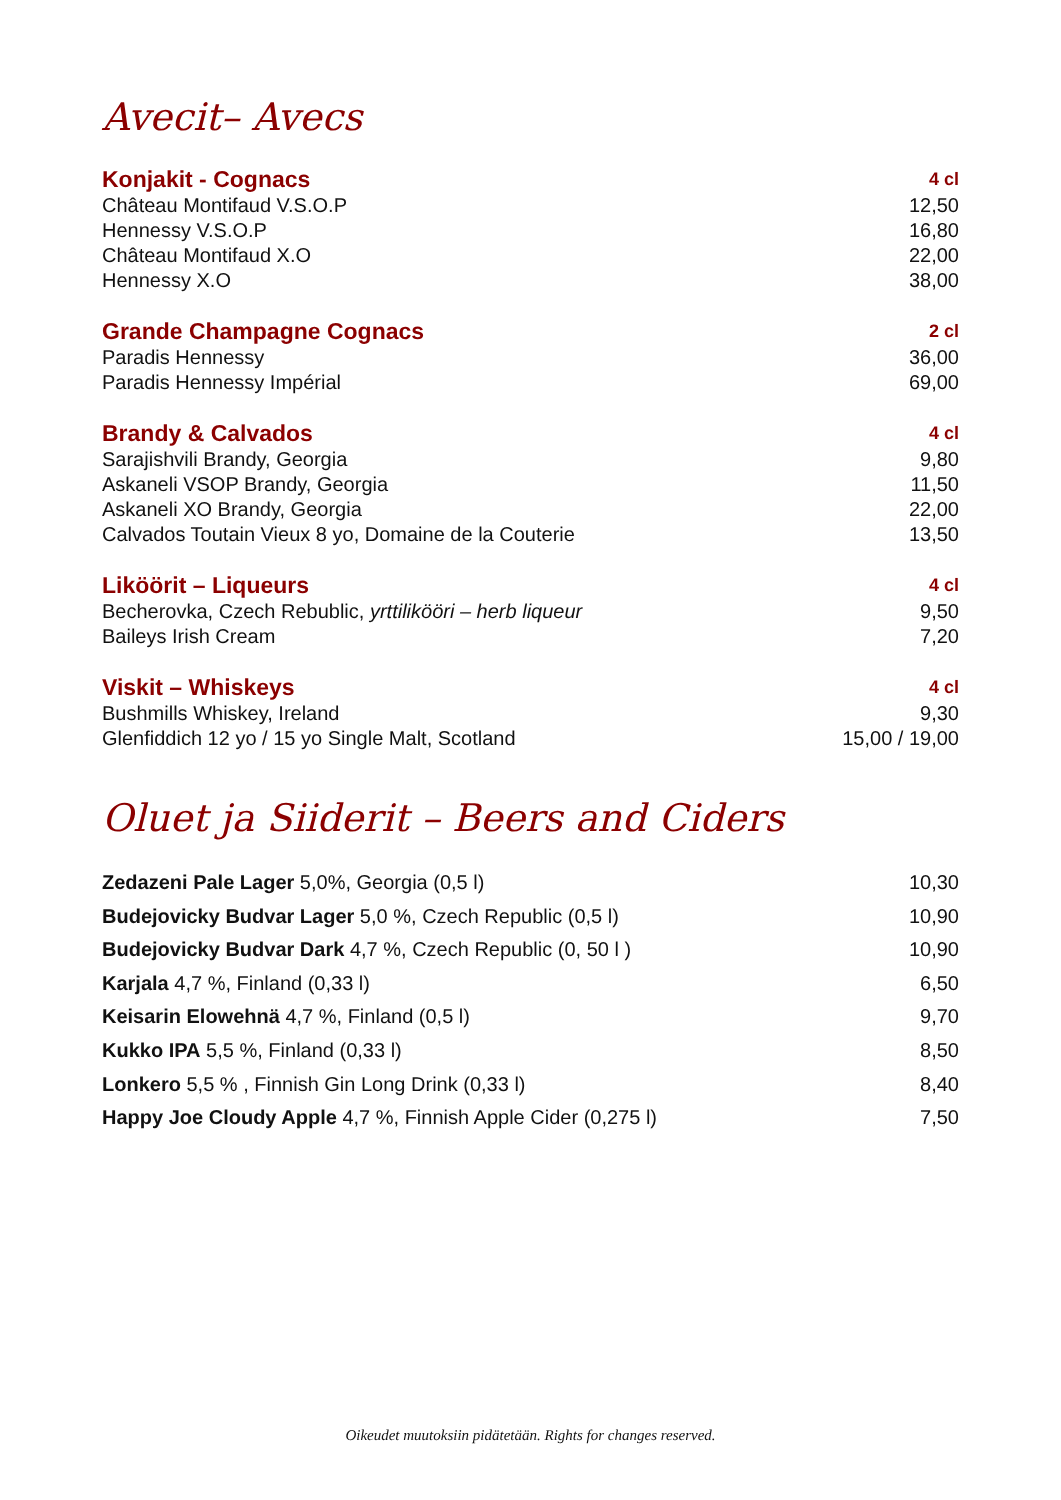Avecit– Avecs
| Konjakit - Cognacs | 4 cl |
| --- | --- |
| Château Montifaud V.S.O.P | 12,50 |
| Hennessy V.S.O.P | 16,80 |
| Château Montifaud X.O | 22,00 |
| Hennessy X.O | 38,00 |
| Grande Champagne Cognacs | 2 cl |
| Paradis Hennessy | 36,00 |
| Paradis Hennessy Impérial | 69,00 |
| Brandy & Calvados | 4 cl |
| Sarajishvili Brandy, Georgia | 9,80 |
| Askaneli VSOP Brandy, Georgia | 11,50 |
| Askaneli XO Brandy, Georgia | 22,00 |
| Calvados Toutain Vieux 8 yo, Domaine de la Couterie | 13,50 |
| Liköörit – Liqueurs | 4 cl |
| Becherovka, Czech Rebublic, yrttilikööri – herb liqueur | 9,50 |
| Baileys Irish Cream | 7,20 |
| Viskit – Whiskeys | 4 cl |
| Bushmills Whiskey, Ireland | 9,30 |
| Glenfiddich 12 yo / 15 yo Single Malt, Scotland | 15,00 / 19,00 |
Oluet ja Siiderit – Beers and Ciders
| Zedazeni Pale Lager 5,0%, Georgia (0,5 l) | 10,30 |
| Budejovicky Budvar Lager 5,0 %, Czech Republic (0,5 l) | 10,90 |
| Budejovicky Budvar Dark 4,7 %, Czech Republic (0, 50 l ) | 10,90 |
| Karjala 4,7 %, Finland (0,33 l) | 6,50 |
| Keisarin Elowehnä 4,7 %, Finland (0,5 l) | 9,70 |
| Kukko IPA 5,5 %, Finland (0,33 l) | 8,50 |
| Lonkero 5,5 % , Finnish Gin Long Drink (0,33 l) | 8,40 |
| Happy Joe Cloudy Apple 4,7 %, Finnish Apple Cider (0,275 l) | 7,50 |
Oikeudet muutoksiin pidätetään. Rights for changes reserved.